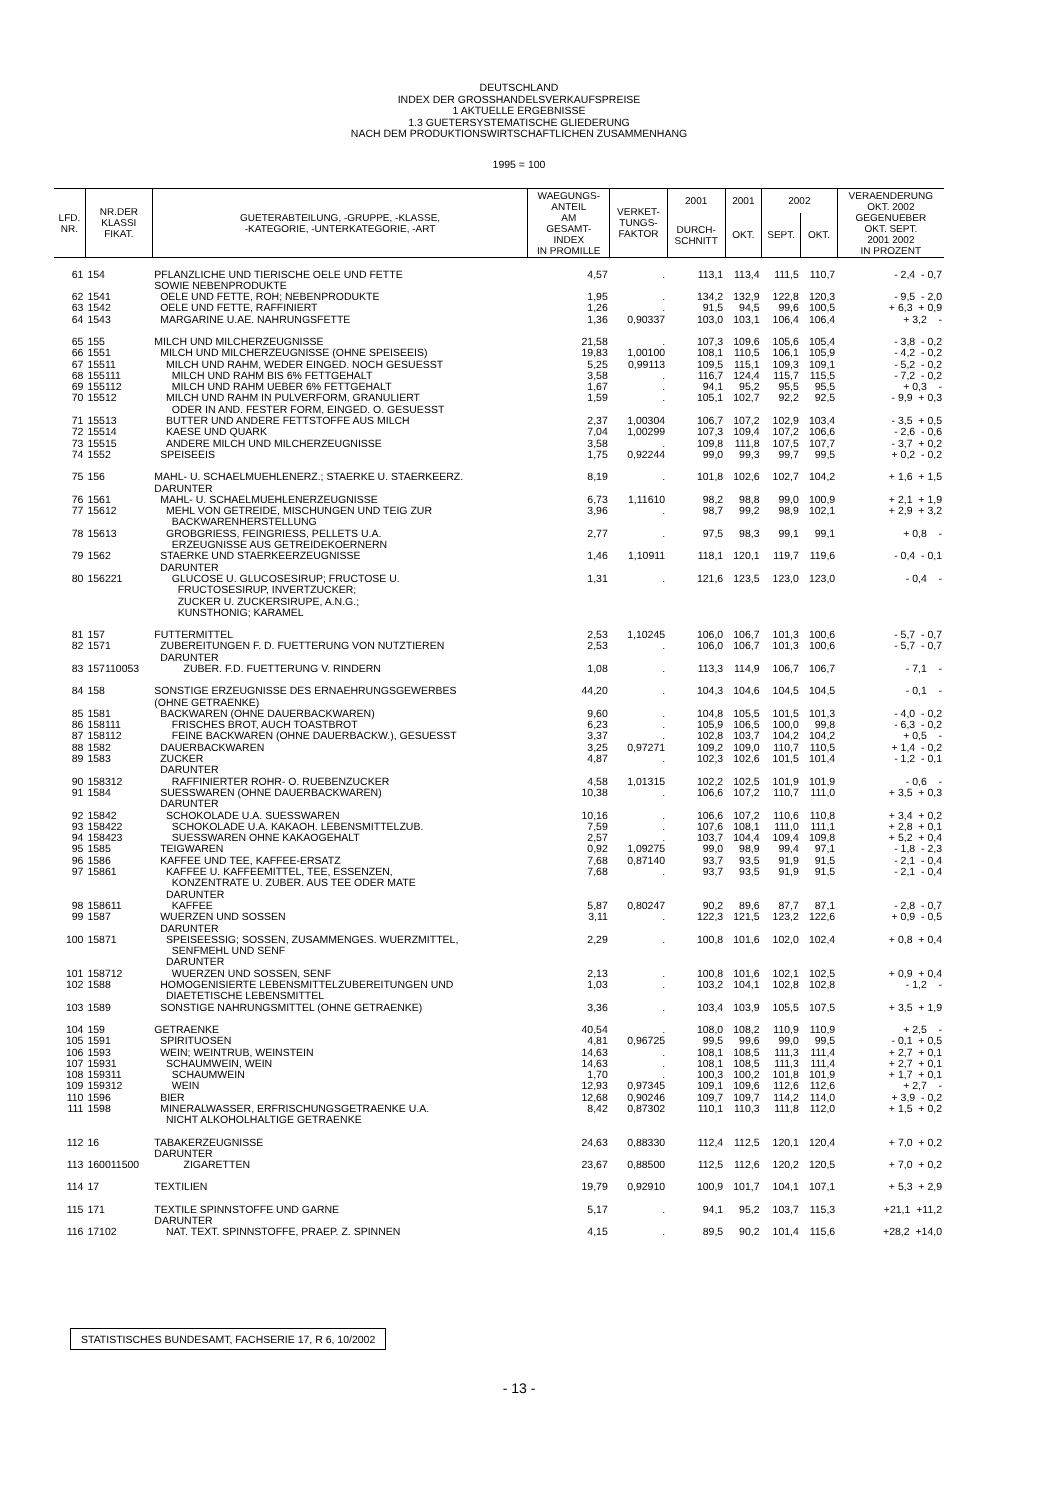DEUTSCHLAND
INDEX DER GROSSHANDELSVERKAUFSPREISE
1 AKTUELLE ERGEBNISSE
1.3 GUETERSYSTEMATISCHE GLIEDERUNG
NACH DEM PRODUKTIONSWIRTSCHAFTLICHEN ZUSAMMENHANG
1995 = 100
| LFD. NR. | NR.DER KLASSI FIKAT. | GUETERABTEILUNG, -GRUPPE, -KLASSE, -KATEGORIE, -UNTERKATEGORIE, -ART | WAEGUNGS- ANTEIL AM GESAMT- INDEX IN PROMILLE | VERKET- TUNGS- FAKTOR | 2001 | 2001 | 2002 | | VERAENDERUNG OKT. 2002 GEGENUEBER OKT. SEPT. 2001 2002 IN PROZENT |
| --- | --- | --- | --- | --- | --- | --- | --- | --- | --- |
| | | | | | DURCH- SCHNITT | OKT. | SEPT. | OKT. | |
| 61 | 154 | PFLANZLICHE UND TIERISCHE OELE UND FETTE SOWIE NEBENPRODUKTE | 4,57 | . | 113,1 | 113,4 | 111,5 | 110,7 | - 2,4 - 0,7 |
| 62 | 1541 | OELE UND FETTE, ROH; NEBENPRODUKTE | 1,95 | . | 134,2 | 132,9 | 122,8 | 120,3 | - 9,5 - 2,0 |
| 63 | 1542 | OELE UND FETTE, RAFFINIERT | 1,26 | . | 91,5 | 94,5 | 99,6 | 100,5 | + 6,3 + 0,9 |
| 64 | 1543 | MARGARINE U.AE. NAHRUNGSFETTE | 1,36 | 0,90337 | 103,0 | 103,1 | 106,4 | 106,4 | + 3,2 - |
| 65 | 155 | MILCH UND MILCHERZEUGNISSE | 21,58 | . | 107,3 | 109,6 | 105,6 | 105,4 | - 3,8 - 0,2 |
| 66 | 1551 | MILCH UND MILCHERZEUGNISSE (OHNE SPEISEEIS) | 19,83 | 1,00100 | 108,1 | 110,5 | 106,1 | 105,9 | - 4,2 - 0,2 |
| 67 | 15511 | MILCH UND RAHM, WEDER EINGED. NOCH GESUESST | 5,25 | 0,99113 | 109,5 | 115,1 | 109,3 | 109,1 | - 5,2 - 0,2 |
| 68 | 155111 | MILCH UND RAHM BIS 6% FETTGEHALT | 3,58 | . | 116,7 | 124,4 | 115,7 | 115,5 | - 7,2 - 0,2 |
| 69 | 155112 | MILCH UND RAHM UEBER 6% FETTGEHALT | 1,67 | . | 94,1 | 95,2 | 95,5 | 95,5 | + 0,3 - |
| 70 | 15512 | MILCH UND RAHM IN PULVERFORM, GRANULIERT ODER IN AND. FESTER FORM, EINGED. O. GESUESST | 1,59 | . | 105,1 | 102,7 | 92,2 | 92,5 | - 9,9 + 0,3 |
| 71 | 15513 | BUTTER UND ANDERE FETTSTOFFE AUS MILCH | 2,37 | 1,00304 | 106,7 | 107,2 | 102,9 | 103,4 | - 3,5 + 0,5 |
| 72 | 15514 | KAESE UND QUARK | 7,04 | 1,00299 | 107,3 | 109,4 | 107,2 | 106,6 | - 2,6 - 0,6 |
| 73 | 15515 | ANDERE MILCH UND MILCHERZEUGNISSE | 3,58 | . | 109,8 | 111,8 | 107,5 | 107,7 | - 3,7 + 0,2 |
| 74 | 1552 | SPEISEEIS | 1,75 | 0,92244 | 99,0 | 99,3 | 99,7 | 99,5 | + 0,2 - 0,2 |
| 75 | 156 | MAHL- U. SCHAELMUEHLENERZ.; STAERKE U. STAERKEERZ. DARUNTER | 8,19 | . | 101,8 | 102,6 | 102,7 | 104,2 | + 1,6 + 1,5 |
| 76 | 1561 | MAHL- U. SCHAELMUEHLENERZEUGNISSE | 6,73 | 1,11610 | 98,2 | 98,8 | 99,0 | 100,9 | + 2,1 + 1,9 |
| 77 | 15612 | MEHL VON GETREIDE, MISCHUNGEN UND TEIG ZUR BACKWARENHERSTELLUNG | 3,96 | . | 98,7 | 99,2 | 98,9 | 102,1 | + 2,9 + 3,2 |
| 78 | 15613 | GROBGRIESS, FEINGRIESS, PELLETS U.A. ERZEUGNISSE AUS GETREIDEKOERNERN | 2,77 | . | 97,5 | 98,3 | 99,1 | 99,1 | + 0,8 - |
| 79 | 1562 | STAERKE UND STAERKEERZEUGNISSE DARUNTER | 1,46 | 1,10911 | 118,1 | 120,1 | 119,7 | 119,6 | - 0,4 - 0,1 |
| 80 | 156221 | GLUCOSE U. GLUCOSESIRUP; FRUCTOSE U. FRUCTOSESIRUP, INVERTZUCKER; ZUCKER U. ZUCKERSIRUPE, A.N.G.; KUNSTHONIG; KARAMEL | 1,31 | . | 121,6 | 123,5 | 123,0 | 123,0 | - 0,4 - |
| 81 | 157 | FUTTERMITTEL | 2,53 | 1,10245 | 106,0 | 106,7 | 101,3 | 100,6 | - 5,7 - 0,7 |
| 82 | 1571 | ZUBEREITUNGEN F. D. FUETTERUNG VON NUTZTIEREN DARUNTER | 2,53 | . | 106,0 | 106,7 | 101,3 | 100,6 | - 5,7 - 0,7 |
| 83 | 157110053 | ZUBER. F.D. FUETTERUNG V. RINDERN | 1,08 | . | 113,3 | 114,9 | 106,7 | 106,7 | - 7,1 - |
| 84 | 158 | SONSTIGE ERZEUGNISSE DES ERNAEHRUNGSGEWERBES (OHNE GETRAENKE) | 44,20 | . | 104,3 | 104,6 | 104,5 | 104,5 | - 0,1 - |
| 85 | 1581 | BACKWAREN (OHNE DAUERBACKWAREN) | 9,60 | . | 104,8 | 105,5 | 101,5 | 101,3 | - 4,0 - 0,2 |
| 86 | 158111 | FRISCHES BROT, AUCH TOASTBROT | 6,23 | . | 105,9 | 106,5 | 100,0 | 99,8 | - 6,3 - 0,2 |
| 87 | 158112 | FEINE BACKWAREN (OHNE DAUERBACKW.), GESUESST | 3,37 | . | 102,8 | 103,7 | 104,2 | 104,2 | + 0,5 - |
| 88 | 1582 | DAUERBACKWAREN | 3,25 | 0,97271 | 109,2 | 109,0 | 110,7 | 110,5 | + 1,4 - 0,2 |
| 89 | 1583 | ZUCKER DARUNTER | 4,87 | . | 102,3 | 102,6 | 101,5 | 101,4 | - 1,2 - 0,1 |
| 90 | 158312 | RAFFINIERTER ROHR- O. RUEBENZUCKER | 4,58 | 1,01315 | 102,2 | 102,5 | 101,9 | 101,9 | - 0,6 - |
| 91 | 1584 | SUESSWAREN (OHNE DAUERBACKWAREN) DARUNTER | 10,38 | . | 106,6 | 107,2 | 110,7 | 111,0 | + 3,5 + 0,3 |
| 92 | 15842 | SCHOKOLADE U.A. SUESSWAREN | 10,16 | . | 106,6 | 107,2 | 110,6 | 110,8 | + 3,4 + 0,2 |
| 93 | 158422 | SCHOKOLADE U.A. KAKAOH. LEBENSMITTELZUB. | 7,59 | . | 107,6 | 108,1 | 111,0 | 111,1 | + 2,8 + 0,1 |
| 94 | 158423 | SUESSWAREN OHNE KAKAOGEHALT | 2,57 | . | 103,7 | 104,4 | 109,4 | 109,8 | + 5,2 + 0,4 |
| 95 | 1585 | TEIGWAREN | 0,92 | 1,09275 | 99,0 | 98,9 | 99,4 | 97,1 | - 1,8 - 2,3 |
| 96 | 1586 | KAFFEE UND TEE, KAFFEE-ERSATZ | 7,68 | 0,87140 | 93,7 | 93,5 | 91,9 | 91,5 | - 2,1 - 0,4 |
| 97 | 15861 | KAFFEE U. KAFFEEMITTEL, TEE, ESSENZEN, KONZENTRATE U. ZUBER. AUS TEE ODER MATE DARUNTER | 7,68 | . | 93,7 | 93,5 | 91,9 | 91,5 | - 2,1 - 0,4 |
| 98 | 158611 | KAFFEE | 5,87 | 0,80247 | 90,2 | 89,6 | 87,7 | 87,1 | - 2,8 - 0,7 |
| 99 | 1587 | WUERZEN UND SOSSEN DARUNTER | 3,11 | . | 122,3 | 121,5 | 123,2 | 122,6 | + 0,9 - 0,5 |
| 100 | 15871 | SPEISEESSIG; SOSSEN, ZUSAMMENGES. WUERZMITTEL, SENFMEHL UND SENF DARUNTER | 2,29 | . | 100,8 | 101,6 | 102,0 | 102,4 | + 0,8 + 0,4 |
| 101 | 158712 | WUERZEN UND SOSSEN, SENF | 2,13 | . | 100,8 | 101,6 | 102,1 | 102,5 | + 0,9 + 0,4 |
| 102 | 1588 | HOMOGENISIERTE LEBENSMITTELZUBEREITUNGEN UND DIAETETISCHE LEBENSMITTEL | 1,03 | . | 103,2 | 104,1 | 102,8 | 102,8 | - 1,2 - |
| 103 | 1589 | SONSTIGE NAHRUNGSMITTEL (OHNE GETRAENKE) | 3,36 | . | 103,4 | 103,9 | 105,5 | 107,5 | + 3,5 + 1,9 |
| 104 | 159 | GETRAENKE | 40,54 | . | 108,0 | 108,2 | 110,9 | 110,9 | + 2,5 - |
| 105 | 1591 | SPIRITUOSEN | 4,81 | 0,96725 | 99,5 | 99,6 | 99,0 | 99,5 | - 0,1 + 0,5 |
| 106 | 1593 | WEIN; WEINTRUB, WEINSTEIN | 14,63 | . | 108,1 | 108,5 | 111,3 | 111,4 | + 2,7 + 0,1 |
| 107 | 15931 | SCHAUMWEIN, WEIN | 14,63 | . | 108,1 | 108,5 | 111,3 | 111,4 | + 2,7 + 0,1 |
| 108 | 159311 | SCHAUMWEIN | 1,70 | . | 100,3 | 100,2 | 101,8 | 101,9 | + 1,7 + 0,1 |
| 109 | 159312 | WEIN | 12,93 | 0,97345 | 109,1 | 109,6 | 112,6 | 112,6 | + 2,7 - |
| 110 | 1596 | BIER | 12,68 | 0,90246 | 109,7 | 109,7 | 114,2 | 114,0 | + 3,9 - 0,2 |
| 111 | 1598 | MINERALWASSER, ERFRISCHUNGSGETRAENKE U.A. NICHT ALKOHOLHALTIGE GETRAENKE | 8,42 | 0,87302 | 110,1 | 110,3 | 111,8 | 112,0 | + 1,5 + 0,2 |
| 112 | 16 | TABAKERZEUGNISSE DARUNTER | 24,63 | 0,88330 | 112,4 | 112,5 | 120,1 | 120,4 | + 7,0 + 0,2 |
| 113 | 160011500 | ZIGARETTEN | 23,67 | 0,88500 | 112,5 | 112,6 | 120,2 | 120,5 | + 7,0 + 0,2 |
| 114 | 17 | TEXTILIEN | 19,79 | 0,92910 | 100,9 | 101,7 | 104,1 | 107,1 | + 5,3 + 2,9 |
| 115 | 171 | TEXTILE SPINNSTOFFE UND GARNE DARUNTER | 5,17 | . | 94,1 | 95,2 | 103,7 | 115,3 | +21,1 +11,2 |
| 116 | 17102 | NAT. TEXT. SPINNSTOFFE, PRAEP. Z. SPINNEN | 4,15 | . | 89,5 | 90,2 | 101,4 | 115,6 | +28,2 +14,0 |
STATISTISCHES BUNDESAMT, FACHSERIE 17, R 6, 10/2002
- 13 -